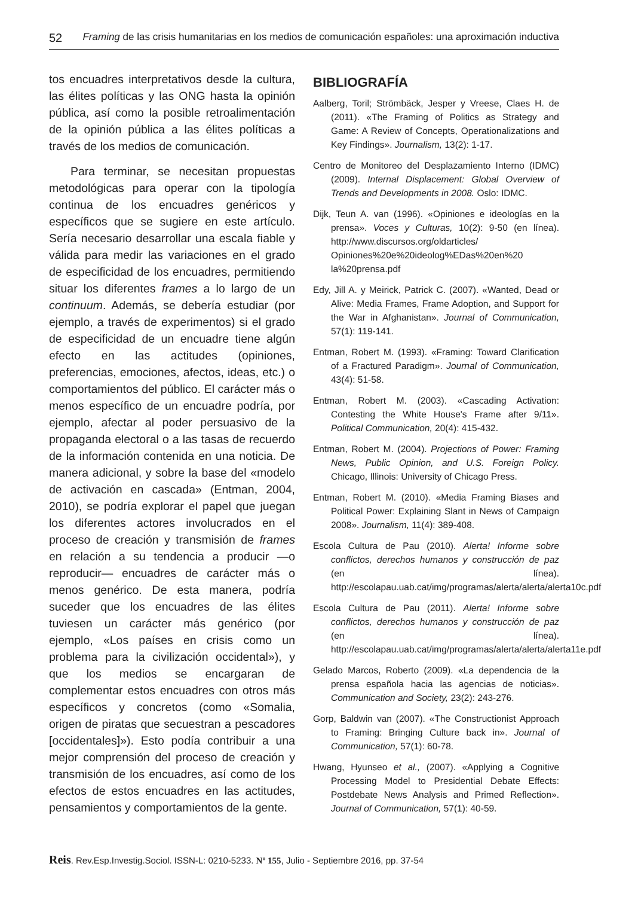52 Framing de las crisis humanitarias en los medios de comunicación españoles: una aproximación inductiva
tos encuadres interpretativos desde la cultura, las élites políticas y las ONG hasta la opinión pública, así como la posible retroalimentación de la opinión pública a las élites políticas a través de los medios de comunicación.
Para terminar, se necesitan propuestas metodológicas para operar con la tipología continua de los encuadres genéricos y específicos que se sugiere en este artículo. Sería necesario desarrollar una escala fiable y válida para medir las variaciones en el grado de especificidad de los encuadres, permitiendo situar los diferentes frames a lo largo de un continuum. Además, se debería estudiar (por ejemplo, a través de experimentos) si el grado de especificidad de un encuadre tiene algún efecto en las actitudes (opiniones, preferencias, emociones, afectos, ideas, etc.) o comportamientos del público. El carácter más o menos específico de un encuadre podría, por ejemplo, afectar al poder persuasivo de la propaganda electoral o a las tasas de recuerdo de la información contenida en una noticia. De manera adicional, y sobre la base del «modelo de activación en cascada» (Entman, 2004, 2010), se podría explorar el papel que juegan los diferentes actores involucrados en el proceso de creación y transmisión de frames en relación a su tendencia a producir —o reproducir— encuadres de carácter más o menos genérico. De esta manera, podría suceder que los encuadres de las élites tuviesen un carácter más genérico (por ejemplo, «Los países en crisis como un problema para la civilización occidental»), y que los medios se encargaran de complementar estos encuadres con otros más específicos y concretos (como «Somalia, origen de piratas que secuestran a pescadores [occidentales]»). Esto podía contribuir a una mejor comprensión del proceso de creación y transmisión de los encuadres, así como de los efectos de estos encuadres en las actitudes, pensamientos y comportamientos de la gente.
BIBLIOGRAFÍA
Aalberg, Toril; Strömbäck, Jesper y Vreese, Claes H. de (2011). «The Framing of Politics as Strategy and Game: A Review of Concepts, Operationalizations and Key Findings». Journalism, 13(2): 1-17.
Centro de Monitoreo del Desplazamiento Interno (IDMC) (2009). Internal Displacement: Global Overview of Trends and Developments in 2008. Oslo: IDMC.
Dijk, Teun A. van (1996). «Opiniones e ideologías en la prensa». Voces y Culturas, 10(2): 9-50 (en línea). http://www.discursos.org/oldarticles/ Opiniones%20e%20ideolog%EDas%20en%20 la%20prensa.pdf
Edy, Jill A. y Meirick, Patrick C. (2007). «Wanted, Dead or Alive: Media Frames, Frame Adoption, and Support for the War in Afghanistan». Journal of Communication, 57(1): 119-141.
Entman, Robert M. (1993). «Framing: Toward Clarification of a Fractured Paradigm». Journal of Communication, 43(4): 51-58.
Entman, Robert M. (2003). «Cascading Activation: Contesting the White House's Frame after 9/11». Political Communication, 20(4): 415-432.
Entman, Robert M. (2004). Projections of Power: Framing News, Public Opinion, and U.S. Foreign Policy. Chicago, Illinois: University of Chicago Press.
Entman, Robert M. (2010). «Media Framing Biases and Political Power: Explaining Slant in News of Campaign 2008». Journalism, 11(4): 389-408.
Escola Cultura de Pau (2010). Alerta! Informe sobre conflictos, derechos humanos y construcción de paz (en línea). http://escolapau.uab.cat/img/programas/alerta/alerta/alerta10c.pdf
Escola Cultura de Pau (2011). Alerta! Informe sobre conflictos, derechos humanos y construcción de paz (en línea). http://escolapau.uab.cat/img/programas/alerta/alerta/alerta11e.pdf
Gelado Marcos, Roberto (2009). «La dependencia de la prensa española hacia las agencias de noticias». Communication and Society, 23(2): 243-276.
Gorp, Baldwin van (2007). «The Constructionist Approach to Framing: Bringing Culture back in». Journal of Communication, 57(1): 60-78.
Hwang, Hyunseo et al., (2007). «Applying a Cognitive Processing Model to Presidential Debate Effects: Postdebate News Analysis and Primed Reflection». Journal of Communication, 57(1): 40-59.
Reis. Rev.Esp.Investig.Sociol. ISSN-L: 0210-5233. Nº 155, Julio - Septiembre 2016, pp. 37-54